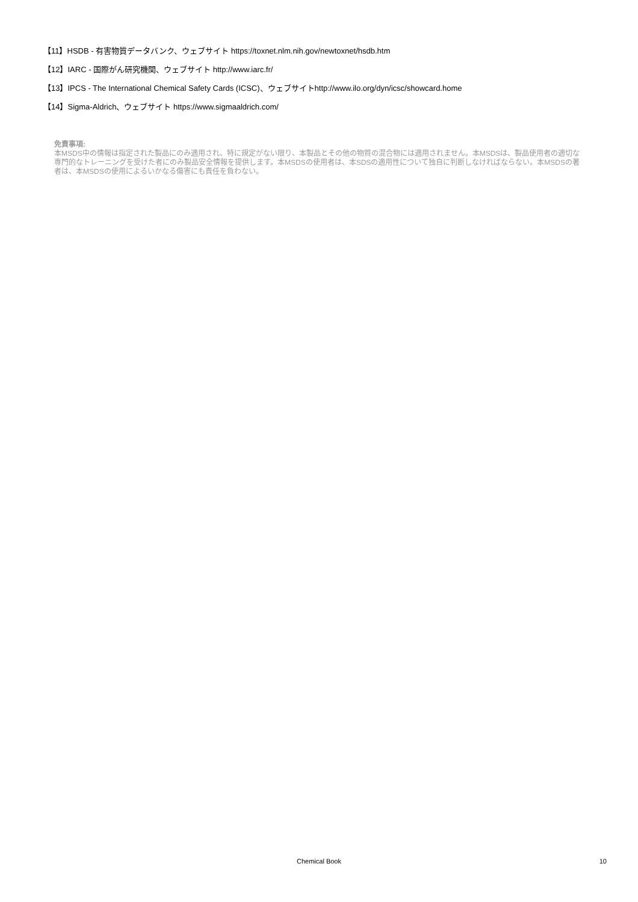【11】HSDB - 有害物質データバンク、ウェブサイト https://toxnet.nlm.nih.gov/newtoxnet/hsdb.htm
【12】IARC - 国際がん研究機関、ウェブサイト http://www.iarc.fr/
【13】IPCS - The International Chemical Safety Cards (ICSC)、ウェブサイトhttp://www.ilo.org/dyn/icsc/showcard.home
【14】Sigma-Aldrich、ウェブサイト https://www.sigmaaldrich.com/
免責事項:
本MSDS中の情報は指定された製品にのみ適用され、特に規定がない限り、本製品とその他の物質の混合物には適用されません。本MSDSは、製品使用者の適切な専門的なトレーニングを受けた者にのみ製品安全情報を提供します。本MSDSの使用者は、本SDSの適用性について独自に判断しなければならない。本MSDSの著者は、本MSDSの使用によるいかなる傷害にも責任を負わない。
Chemical Book
10